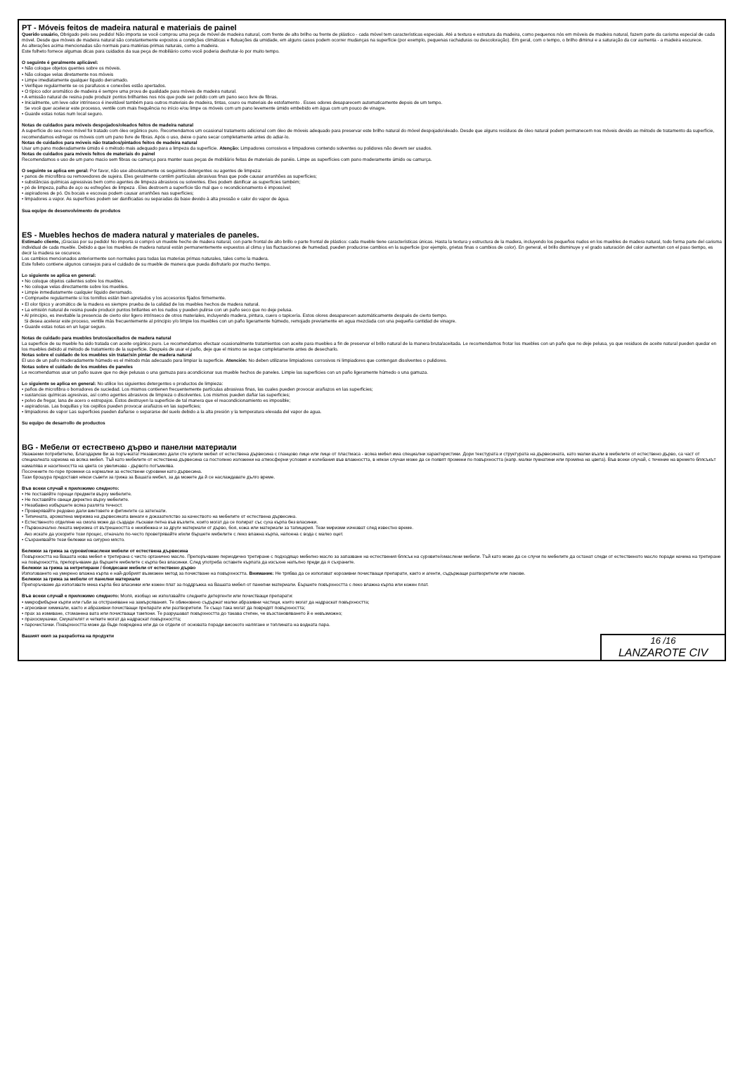PT - Móveis feitos de madeira natural e materiais de painel
Querido usuário, Obrigado pelo seu pedido! Não importa se você comprou uma peça de móvel de madeira natural, com frente de alto brilho ou frente de plástico - cada móvel tem características especiais. Até a textura e estrutura da madeira, como pequenos nós em móveis de madeira natural, fazem parte da carisma especial de cada móvel. Desde que móveis de madeira natural são constantemente expostos a condições climáticas e flutuações da umidade, em alguns casos podem ocorrer mudanças na superfície (por exemplo, pequenas rachaduras ou descoloração). Em geral, com o tempo, o brilho diminui e a saturação da cor aumenta - a madeira escurece.
As alterações acima mencionadas são normais para matérias-primas naturais, como a madeira.
Este folheto fornece algumas dicas para cuidados da sua peça de mobiliário como você poderia desfrutar-lo por muito tempo.
O seguinte é geralmente aplicável:
• Não coloque objetos quentes sobre os móveis.
• Não coloque velas diretamente nos móveis
• Limpe imediatamente qualquer líquido derramado.
• Verifique regularmente se os parafusos e conexões estão apertados.
• O típico odor aromático de madeira é sempre uma prova de qualidade para móveis de madeira natural.
• A emissão natural de resina pode produzir pontos brilhantes nos nós que pode ser polido com um pano seco livre de fibras.
• Inicialmente, um leve odor intrínseco é inevitável também para outros materiais de madeira, tintas, couro ou materiais de estofamento . Esses odores desaparecem automaticamente depois de um tempo.
Se você quer acelerar este processo, ventile com mais frequência no início e/ou limpe os móveis com um pano levemente úmido embebido em água com um pouco de vinagre.
• Guarde estas notas num local seguro.
Notas de cuidados para móveis despojados/oleados feitos de madeira natural
A superfície do seu novo móvel foi tratado com óleo orgânico puro. Recomendamos um ocasional tratamento adicional com óleo de móveis adequado para preservar este brilho natural do móvel despojado/oleado. Desde que alguns resíduos de óleo natural podem permanecem nos móveis devido ao método de tratamento da superfície, recomendamos esfregar os móveis com um pano livre de fibras. Após o uso, deixe o pano secar completamente antes do adiar-lo.
Notas de cuidados para móveis não tratados/pintados feitos de madeira natural
Usar um pano moderadamente úmido é o método mais adequado para a limpeza da superfície. Atenção: Limpadores corrosivos e limpadores contendo solventes ou polidores não devem ser usados.
Notas de cuidados para móveis feitos de materiais do painel
Recomendamos o uso de um pano macio sem fibras ou camurça para manter suas peças de mobiliário feitas de materiais de panéis. Limpe as superfícies com pano moderamente úmido ou camurça.
O seguinte se aplica em geral: Por favor, não use absolutamente os seguintes detergentes ou agentes de limpeza:
• panos de microfibra ou removedores de sujeira. Eles geralmente contêm partículas abrasivas finas que pode causar arranhões as superfícies;
• substâncias químicas agressivas bem como agentes de limpeza abrasivos ou solventes. Eles podem danificar as superfícies também;
• pó de limpeza, palha de aço ou esfregões de limpeza . Eles destroem a superfície tão mal que o recondicionamento é impossível;
• aspiradores de pó. Os bocais e escovas podem causar arranhões nas superfícies;
• limpadores a vapor. As superfícies podem ser danificadas ou separadas da base devido à alta pressão e calor do vapor de água.
Sua equipe de desenvolvimento de produtos
ES - Muebles hechos de madera natural y materiales de paneles.
Estimado cliente, ¡Gracias por su pedido! No importa si compró un mueble hecho de madera natural, con parte frontal de alto brillo o parte frontal de plástico: cada mueble tiene características únicas. Hasta la textura y estructura de la madera, incluyendo los pequeños nudos en los muebles de madera natural, todo forma parte del carisma individual de cada mueble. Debido a que los muebles de madera natural están permanentemente expuestos al clima y las fluctuaciones de humedad, pueden producirse cambios en la superficie (por ejemplo, grietas finas o cambios de color). En general, el brillo disminuye y el grado saturación del color aumentan con el paso tiempo, es decir la madera se oscurece.
Los cambios mencionados anteriormente son normales para todas las materias primas naturales, tales como la madera.
Este folleto contiene algunos consejos para el cuidado de su mueble de manera que pueda disfrutarlo por mucho tiempo.
Lo siguiente se aplica en general:
• No coloque objetos calientes sobre los muebles.
• No coloque velas directamente sobre los muebles.
• Limpie inmediatamente cualquier líquido derramado.
• Compruebe regularmente si los tornillos están bien apretados y los accesorios fijados firmemente.
• El olor típico y aromático de la madera es siempre prueba de la calidad de los muebles hechos de madera natural.
• La emisión natural de resina puede producir puntos brillantes en los nudos y pueden pulirse con un paño seco que no deje pelusa.
• Al principio, es inevitable la presencia de cierto olor ligero intrínseco de otros materiales, incluyendo madera, pintura, cuero o tapicería. Estos olores desaparecen automáticamente después de cierto tiempo.
Si desea acelerar este proceso, ventile más frecuentemente al principio y/o limpie los muebles con un paño ligeramente húmedo, remojado previamente en agua mezclada con una pequeña cantidad de vinagre.
• Guarde estas notas en un lugar seguro.
Notas de cuidado para muebles brutos/aceitados de madera natural
La superficie de su mueble ha sido tratada con aceite orgánico puro. Le recomendamos efectuar ocasionalmente tratamientos con aceite para muebles a fin de preservar el brillo natural de la manera bruta/aceitada. Le recomendamos frotar los muebles con un paño que no deje pelusa, ya que residuos de aceite natural pueden quedar en los muebles debido al método de tratamiento de la superficie. Después de usar el paño, deje que el mismo se seque completamente antes de desecharlo.
Notas sobre el cuidado de los muebles sin tratar/sin pintar de madera natural
El uso de un paño moderadamente húmedo es el método más adecuado para limpiar la superficie. Atención: No deben utilizarse limpiadores corrosivos ni limpiadores que contengan disolventes o pulidores.
Notas sobre el cuidado de los muebles de paneles
Le recomendamos usar un paño suave que no deje pelusas o una gamuza para acondicionar sus mueble hechos de paneles. Limpie las superficies con un paño ligeramente húmedo o una gamuza.
Lo siguiente se aplica en general: No utilice los siguientes detergentes o productos de limpieza:
• paños de microfibra o borradores de suciedad. Los mismos contienen frecuentemente partículas abrasivas finas, las cuales pueden provocar arañazos en las superficies;
• sustancias químicas agresivas, así como agentes abrasivos de limpieza o disolventes. Los mismos pueden dañar las superficies;
• polvo de fregar, lana de acero o estropajos. Éstos destruyen la superficie de tal manera que el reacondicionamiento es imposible;
• aspiradoras. Las boquillas y los cepillos pueden provocar arañazos en las superficies;
• limpiadores de vapor Las superficies pueden dañarse o separarse del suelo debido a la alta presión y la temperatura elevada del vapor de agua.
Su equipo de desarrollo de productos
BG - Мебели от естествено дърво и панелни материали
Уважаеми потребителю, Благодарим Ви за поръчката! Независимо дали сте купили мебел от естествена дървесина с гланцово лице или лице от пластмаса - всяка мебел има специални характеристики. Дори текстурата и структурата на дървесината, като малки възли в мебелите от естествено дърво, са част от специалната харизма на всяка мебел. Тъй като мебелите от естествена дървесина са постоянно изложени на атмосферни условия и колебания във влажността, в някои случаи може да се появят промени по повърхността (напр. малки пукнатини или промяна на цвета). Във всеки случай, с течение на времето блясъкът намалява и наситеността на цвета се увеличава - дървото потъмнява.
Посочените по-горе промени са нормални за естествени суровини като дървесина.
Тази брошура предоставя някои съвети за грижа за Вашата мебел, за да можете да й се наслаждавате дълго време.
Във всеки случай е приложимо следното:
• Не поставяйте горещи предмети върху мебелите.
• Не поставяйте свещи директно върху мебелите.
• Незабавно избършете всяка разлята течност.
• Проверявайте редовно дали винтовете и фитингите са затегнати.
• Типичната, ароматена миризма на дървесината винаги е доказателство за качеството на мебелите от естествена дървесина.
• Естественото отделяне на смола може да създаде лъскави петна във възлите, които могат да се полират със суха кърпа без власинки.
• Първоначално леката миризма от вътрешността е неизбежна и за други материали от дърво, боя, кожа или материали за тапицерия. Тези миризми изчезват след известно време.
Ако искате да ускорите този процес, отначало по-често проветрявайте и/или бършете мебелите с леко влажна кърпа, напоена с вода с малко оцет.
• Съхранявайте тези бележки на сигурно място.
Бележки за грижа за сурови/омаслени мебели от естествена дървесина
Повърхността на Вашата нова мебел е третирана с чисто органично масло. Препоръчваме периодично третиране с подходящо мебелно масло за запазване на естествения блясък на суровите/омаслени мебели. Тъй като може да се случи по мебелите да останат следи от естественото масло поради начина на третиране на повърхността, препоръчваме да бършете мебелите с кърпа без власинки. След употреба оставете кърпата да изсъхне напълно преди да я съхраните.
Бележки за грижа за нетретирани / боядисани мебели от естествено дърво
Използването на умерено влажна кърпа е най-добрият възможен метод за почистване на повърхността. Внимание: Не трябва да се използват корозивни почистващи препарати, както и агенти, съдържащи разтворители или лакове.
Бележки за грижа за мебели от панелни материали
Препоръчваме да използвате мека кърпа без власинки или кожен плат за поддръжка на Вашата мебел от панелни материали. Бършете повърхността с леко влажна кърпа или кожен плат.
Във всеки случай е приложимо следното: Моля, изобщо не използвайте следните детергенти или почистващи препарати:
• микрофибърни кърпи или гъби за отстраняване на замърсявания. Те обикновено съдържат малки абразивни частици, които могат да надраскат повърхността;
• агресивни химикали, както и абразивни почистващи препарати или разтворители. Те също така могат да повредят повърхността;
• прах за измиване, стоманена вата или почистващи тампони. Те разрушават повърхността до такава степен, че възстановяването й е невъзможно;
• прахосмукачки. Смукателят и четките могат да надраскат повърхността;
• парочистачки. Повърхността може да бъде повредена или да се отдели от основата поради високото налягане и топлината на водната пара.
Вашият екип за разработка на продукти
16 /16
LANZAROTE CIV